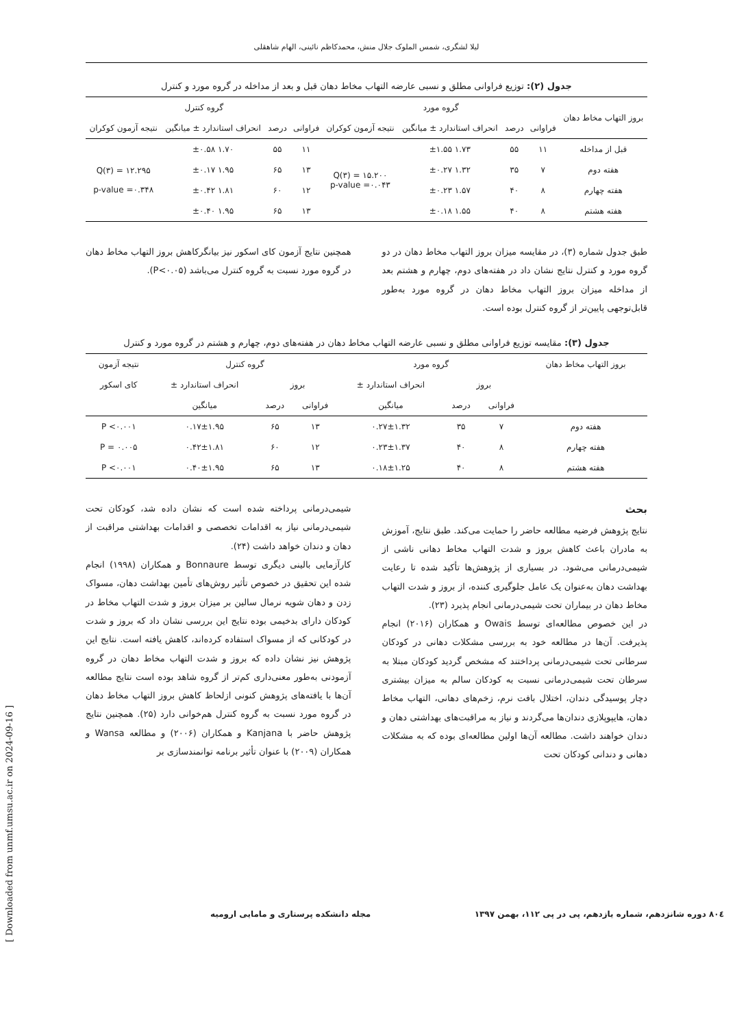[ Downloaded from unmf.umsu.ac.ir on 2024-09-16 ]
لیلا لشگری، شمس الملوک جلال منش، محمدکاظم نائینی، الهام شاهقلی
جدول (۲): توزیع فراوانی مطلق و نسبی عارضه التهاب مخاط دهان قبل و بعد از مداخله در گروه مورد و کنترل
| بروز التهاب مخاط دهان | گروه مورد | | | | گروه کنترل | | | |
| --- | --- | --- | --- | --- | --- | --- | --- | --- |
| | فراوانی | درصد | انحراف استاندارد ± میانگین | نتیجه آزمون کوکران | فراوانی | درصد | انحراف استاندارد ± میانگین | نتیجه آزمون کوکران |
| قبل از مداخله | ۱۱ | ۵۵ | ۱.۷۳ ±۱.۵۵ | Q(۳) = ۱۵.۲۰۰ p-value =۰.۰۴۳ | ۱۱ | ۵۵ | ۱.۷۰ ±۰.۵۸ | Q(۳) = ۱۲.۲۹۵ p-value =۰.۳۴۸ |
| هفته دوم | ۷ | ۳۵ | ۱.۳۲ ±۰.۲۷ | | ۱۳ | ۶۵ | ۱.۹۵ ±۰.۱۷ | |
| هفته چهارم | ۸ | ۴۰ | ۱.۵۷ ±۰.۲۳ | | ۱۲ | ۶۰ | ۱.۸۱ ±۰.۴۲ | |
| هفته هشتم | ۸ | ۴۰ | ۱.۵۵ ±۰.۱۸ | | ۱۳ | ۶۵ | ۱.۹۵ ±۰.۴۰ | |
طبق جدول شماره (۳)، در مقایسه میزان بروز التهاب مخاط دهان در دو گروه مورد و کنترل نتایج نشان داد در هفته‌های دوم، چهارم و هشتم بعد از مداخله میزان بروز التهاب مخاط دهان در گروه مورد به‌طور قابل‌توجهی پایین‌تر از گروه کنترل بوده است.
همچنین نتایج آزمون کای اسکور نیز بیانگرکاهش بروز التهاب مخاط دهان در گروه مورد نسبت به گروه کنترل می‌باشد (P<۰.۰۵).
جدول (۳): مقایسه توزیع فراوانی مطلق و نسبی عارضه التهاب مخاط دهان در هفته‌های دوم، چهارم و هشتم در گروه مورد و کنترل
| بروز التهاب مخاط دهان | گروه مورد | | | گروه کنترل | | | نتیجه آزمون |
| --- | --- | --- | --- | --- | --- | --- | --- |
| | بروز | | انحراف استاندارد ± | بروز | | انحراف استاندارد ± | کای اسکور |
| | فراوانی | درصد | میانگین | فراوانی | درصد | میانگین | |
| هفته دوم | ۷ | ۳۵ | ۰.۲۷±۱.۳۲ | ۱۳ | ۶۵ | ۰.۱۷±۱.۹۵ | P <۰.۰۰۱ |
| هفته چهارم | ۸ | ۴۰ | ۰.۲۳±۱.۳۷ | ۱۲ | ۶۰ | ۰.۴۲±۱.۸۱ | P = ۰.۰۰۵ |
| هفته هشتم | ۸ | ۴۰ | ۰.۱۸±۱.۲۵ | ۱۳ | ۶۵ | ۰.۴۰±۱.۹۵ | P <۰.۰۰۱ |
بحث
نتایج پژوهش فرضیه مطالعه حاضر را حمایت می‌کند. طبق نتایج، آموزش به مادران باعث کاهش بروز و شدت التهاب مخاط دهانی ناشی از شیمی‌درمانی می‌شود. در بسیاری از پژوهش‌ها تأکید شده تا رعایت بهداشت دهان به‌عنوان یک عامل جلوگیری کننده، از بروز و شدت التهاب مخاط دهان در بیماران تحت شیمی‌درمانی انجام پذیرد (۲۳).
در این خصوص مطالعه‌ای توسط Owais و همکاران (۲۰۱۶) انجام پذیرفت. آن‌ها در مطالعه خود به بررسی مشکلات دهانی در کودکان سرطانی تحت شیمی‌درمانی پرداختند که مشخص گردید کودکان مبتلا به سرطان تحت شیمی‌درمانی نسبت به کودکان سالم به میزان بیشتری دچار پوسیدگی دندان، اختلال بافت نرم، زخم‌های دهانی، التهاب مخاط دهان، هایپوپلازی دندان‌ها می‌گردند و نیاز به مراقبت‌های بهداشتی دهان و دندان خواهند داشت. مطالعه آن‌ها اولین مطالعه‌ای بوده که به مشکلات دهانی و دندانی کودکان تحت
شیمی‌درمانی پرداخته شده است که نشان داده شد، کودکان تحت شیمی‌درمانی نیاز به اقدامات تخصصی و اقدامات بهداشتی مراقبت از دهان و دندان خواهد داشت (۲۴).
کارآزمایی بالینی دیگری توسط Bonnaure و همکاران (۱۹۹۸) انجام شده این تحقیق در خصوص تأثیر روش‌های تأمین بهداشت دهان، مسواک زدن و دهان شویه نرمال سالین بر میزان بروز و شدت التهاب مخاط در کودکان دارای بدخیمی بوده نتایج این بررسی نشان داد که بروز و شدت در کودکانی که از مسواک استفاده کرده‌اند، کاهش یافته است. نتایج این پژوهش نیز نشان داده که بروز و شدت التهاب مخاط دهان در گروه آزمودنی به‌طور معنی‌داری کم‌تر از گروه شاهد بوده است نتایج مطالعه آن‌ها با یافته‌های پژوهش کنونی ازلحاظ کاهش بروز التهاب مخاط دهان در گروه مورد نسبت به گروه کنترل هم‌خوانی دارد (۲۵). همچنین نتایج پژوهش حاضر با Kanjana و همکاران (۲۰۰۶) و مطالعه Wansa و همکاران (۲۰۰۹) با عنوان تأثیر برنامه توانمندسازی بر
۸۰٤ دوره شانزدهم، شماره یازدهم، پی در پی ۱۱۲، بهمن ۱۳۹۷ مجله دانشکده پرستاری و مامایی ارومیه